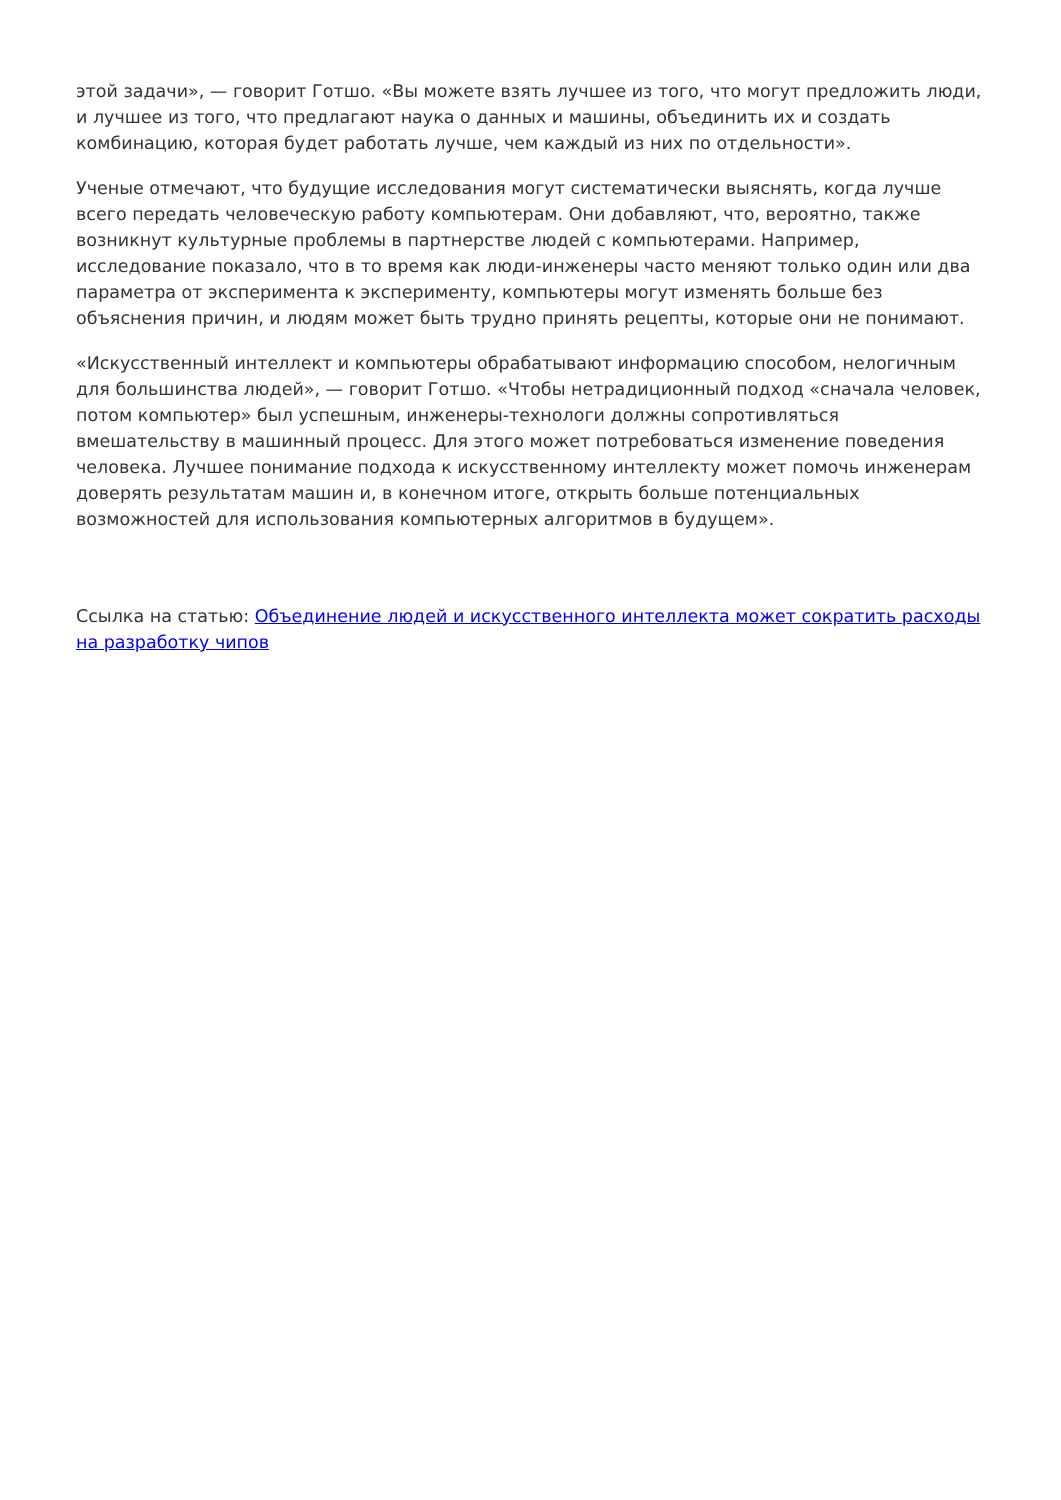этой задачи», — говорит Готшо. «Вы можете взять лучшее из того, что могут предложить люди, и лучшее из того, что предлагают наука о данных и машины, объединить их и создать комбинацию, которая будет работать лучше, чем каждый из них по отдельности».
Ученые отмечают, что будущие исследования могут систематически выяснять, когда лучше всего передать человеческую работу компьютерам. Они добавляют, что, вероятно, также возникнут культурные проблемы в партнерстве людей с компьютерами. Например, исследование показало, что в то время как люди-инженеры часто меняют только один или два параметра от эксперимента к эксперименту, компьютеры могут изменять больше без объяснения причин, и людям может быть трудно принять рецепты, которые они не понимают.
«Искусственный интеллект и компьютеры обрабатывают информацию способом, нелогичным для большинства людей», — говорит Готшо. «Чтобы нетрадиционный подход «сначала человек, потом компьютер» был успешным, инженеры-технологи должны сопротивляться вмешательству в машинный процесс. Для этого может потребоваться изменение поведения человека. Лучшее понимание подхода к искусственному интеллекту может помочь инженерам доверять результатам машин и, в конечном итоге, открыть больше потенциальных возможностей для использования компьютерных алгоритмов в будущем».
Ссылка на статью: Объединение людей и искусственного интеллекта может сократить расходы на разработку чипов